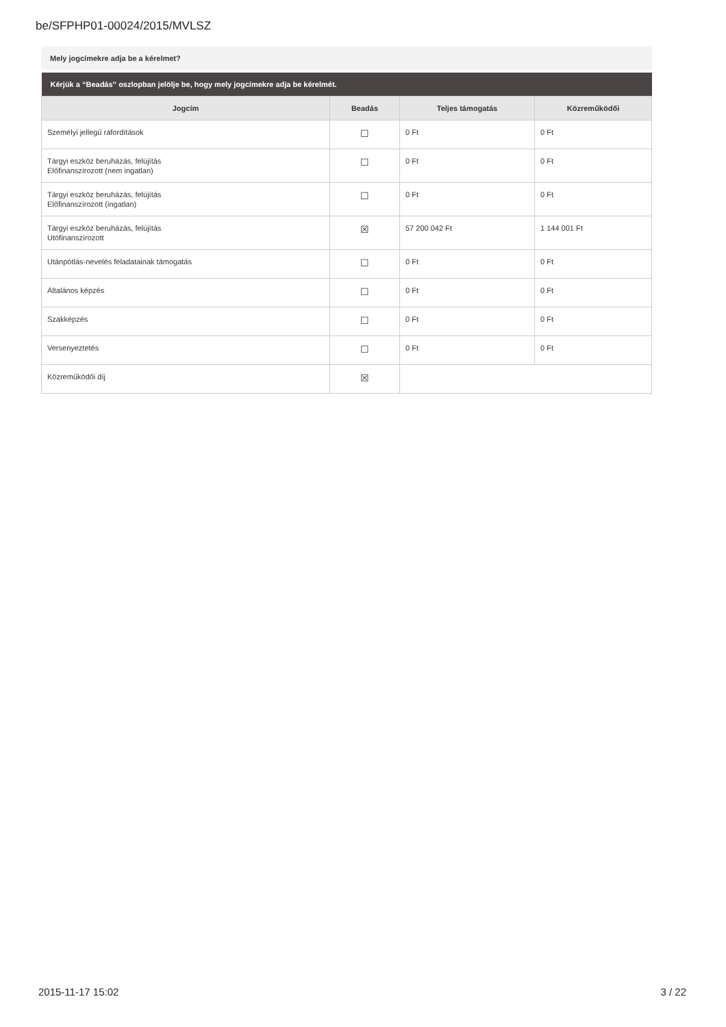be/SFPHP01-00024/2015/MVLSZ
Mely jogcímekre adja be a kérelmet?
| Kérjük a “Beadás” oszlopban jelölje be, hogy mely jogcímekre adja be kérelmét. | | | |
| --- | --- | --- | --- |
| Jogcím | Beadás | Teljes támogatás | Közreműködői |
| Személyi jellegű ráfordítások | ☐ | 0 Ft | 0 Ft |
| Tárgyi eszköz beruházás, felújítás Előfinanszírozott (nem ingatlan) | ☐ | 0 Ft | 0 Ft |
| Tárgyi eszköz beruházás, felújítás Előfinanszírozott (ingatlan) | ☐ | 0 Ft | 0 Ft |
| Tárgyi eszköz beruházás, felújítás Utófinanszírozott | ☒ | 57 200 042 Ft | 1 144 001 Ft |
| Utánpótlás-nevelés feladatainak támogatás | ☐ | 0 Ft | 0 Ft |
| Általános képzés | ☐ | 0 Ft | 0 Ft |
| Szakképzés | ☐ | 0 Ft | 0 Ft |
| Versenyeztetés | ☐ | 0 Ft | 0 Ft |
| Közreműködői díj | ☒ | | |
2015-11-17 15:02 3 / 22